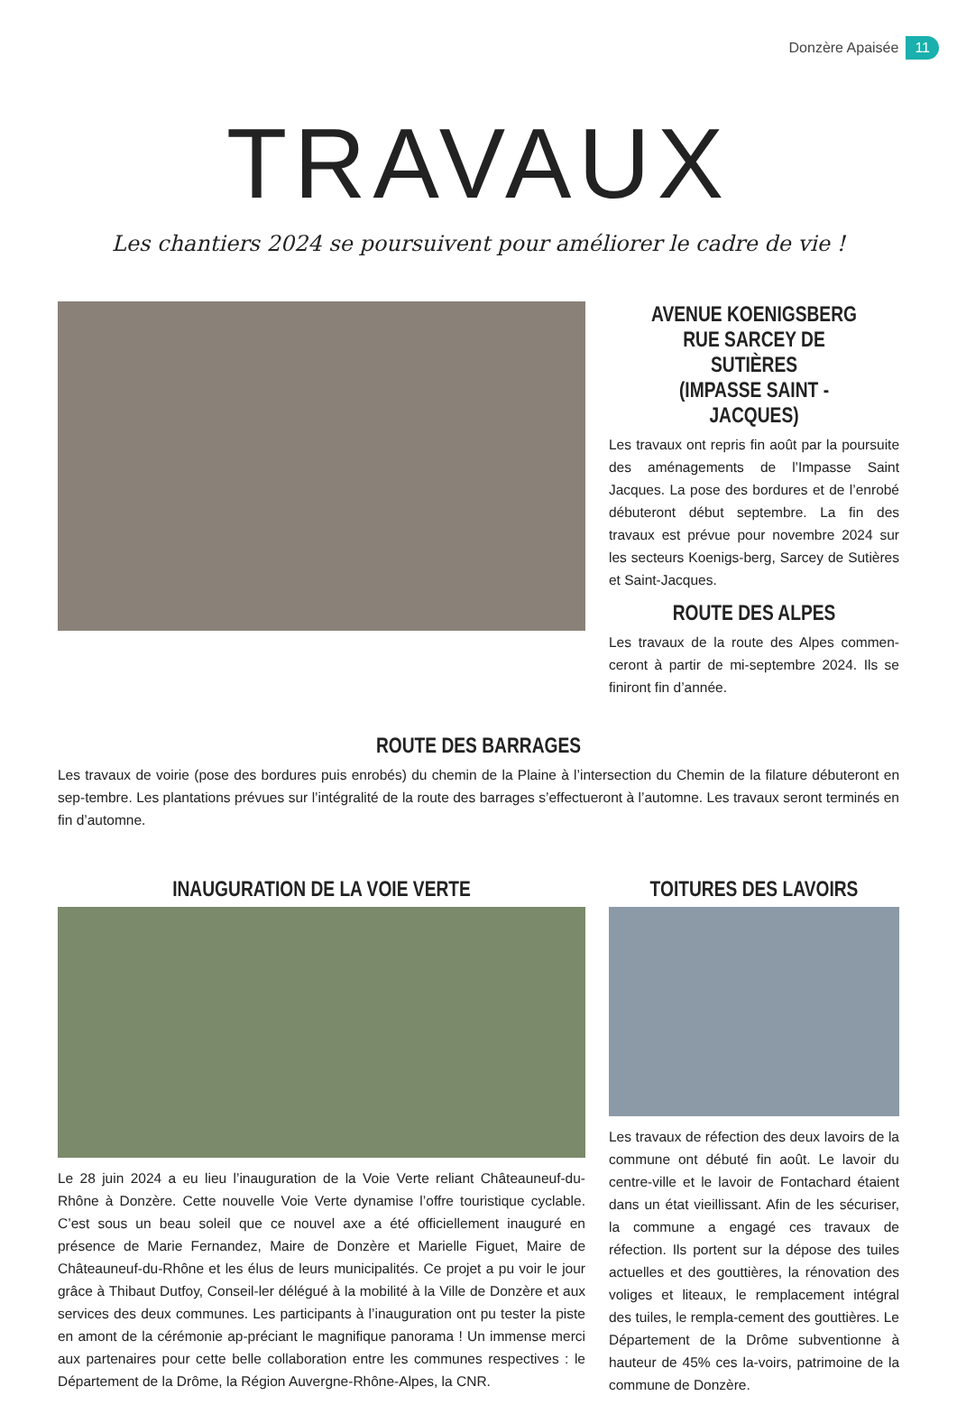Donzère Apaisée 11
TRAVAUX
Les chantiers 2024 se poursuivent pour améliorer le cadre de vie !
AVENUE KOENIGSBERG
RUE SARCEY DE SUTIÈRES
(IMPASSE SAINT -JACQUES)
Les travaux ont repris fin août par la poursuite des aménagements de l’Impasse Saint Jacques. La pose des bordures et de l’enrobé débuteront début septembre. La fin des travaux est prévue pour novembre 2024 sur les secteurs Koenigs-berg, Sarcey de Sutières et Saint-Jacques.
ROUTE DES ALPES
Les travaux de la route des Alpes commen-ceront à partir de mi-septembre 2024. Ils se finiront fin d’année.
ROUTE DES BARRAGES
Les travaux de voirie (pose des bordures puis enrobés) du chemin de la Plaine à l’intersection du Chemin de la filature débuteront en sep-tembre. Les plantations prévues sur l’intégralité de la route des barrages s’effectueront à l’automne. Les travaux seront terminés en fin d’automne.
INAUGURATION DE LA VOIE VERTE
Le 28 juin 2024 a eu lieu l’inauguration de la Voie Verte reliant Châteauneuf-du-Rhône à Donzère. Cette nouvelle Voie Verte dynamise l’offre touristique cyclable. C’est sous un beau soleil que ce nouvel axe a été officiellement inauguré en présence de Marie Fernandez, Maire de Donzère et Marielle Figuet, Maire de Châteauneuf-du-Rhône et les élus de leurs municipalités. Ce projet a pu voir le jour grâce à Thibaut Dutfoy, Conseil-ler délégué à la mobilité à la Ville de Donzère et aux services des deux communes. Les participants à l’inauguration ont pu tester la piste en amont de la cérémonie ap-préciant le magnifique panorama ! Un immense merci aux partenaires pour cette belle collaboration entre les communes respectives : le Département de la Drôme, la Région Auvergne-Rhône-Alpes, la CNR.
TOITURES DES LAVOIRS
Les travaux de réfection des deux lavoirs de la commune ont débuté fin août. Le lavoir du centre-ville et le lavoir de Fontachard étaient dans un état vieillissant. Afin de les sécuriser, la commune a engagé ces travaux de réfection. Ils portent sur la dépose des tuiles actuelles et des gouttières, la rénovation des voliges et liteaux, le remplacement intégral des tuiles, le rempla-cement des gouttières. Le Département de la Drôme subventionne à hauteur de 45% ces la-voirs, patrimoine de la commune de Donzère.